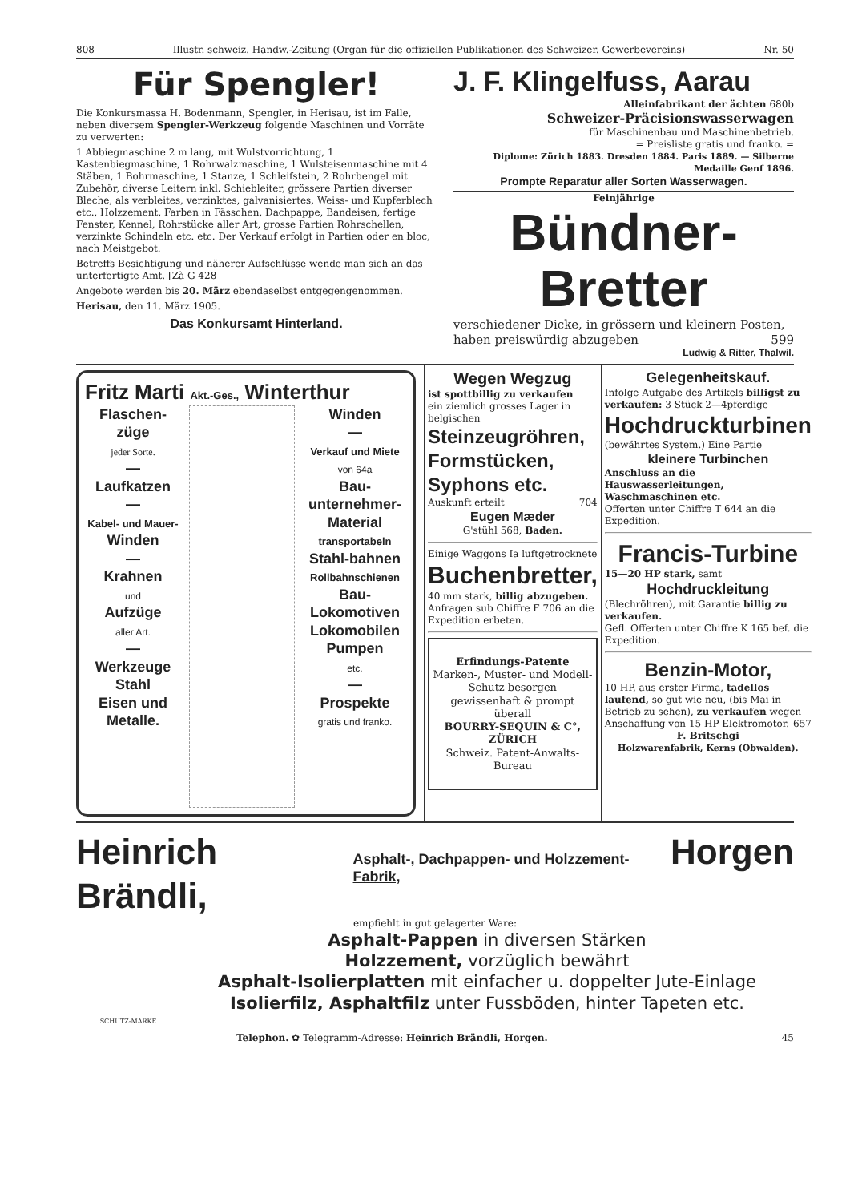808 Illustr. schweiz. Handw.-Zeitung (Organ für die offiziellen Publikationen des Schweizer. Gewerbevereins) Nr. 50
Für Spengler!
Die Konkursmassa H. Bodenmann, Spengler, in Herisau, ist im Falle, neben diversem Spengler-Werkzeug folgende Maschinen und Vorräte zu verwerten:
1 Abbiegmaschine 2 m lang, mit Wulstvorrichtung, 1 Kastenbiegmaschine, 1 Rohrwalzmaschine, 1 Wulsteisenmaschine mit 4 Stäben, 1 Bohrmaschine, 1 Stanze, 1 Schleifstein, 2 Rohrbengel mit Zubehör, diverse Leitern inkl. Schiebleiter, grössere Partien diverser Bleche, als verbleites, verzinktes, galvanisiertes, Weiss- und Kupferblech etc., Holzzement, Farben in Fässchen, Dachpappe, Bandeisen, fertige Fenster, Kennel, Rohrstücke aller Art, grosse Partien Rohrschellen, verzinkte Schindeln etc. etc. Der Verkauf erfolgt in Partien oder en bloc, nach Meistgebot.
Betreffs Besichtigung und näherer Aufschlüsse wende man sich an das unterfertigte Amt. [Zà G 428
Angebote werden bis 20. März ebendaselbst entgegengenommen.
Herisau, den 11. März 1905.
Das Konkursamt Hinterland.
J. F. Klingelfuss, Aarau
Alleinfabrikant der ächten 680b
Schweizer-Präcisionswasserwagen
für Maschinenbau und Maschinenbetrieb.
= Preisliste gratis und franko. =
Diplome: Zürich 1883. Dresden 1884. Paris 1889. — Silberne Medaille Genf 1896.
Prompte Reparatur aller Sorten Wasserwagen.
Feinjährige
Bündner-Bretter
verschiedener Dicke, in grössern und kleinern Posten, haben preiswürdig abzugeben 599
Ludwig & Ritter, Thalwil.
Fritz Marti Akt.-Ges., Winterthur
Flaschen-züge
jeder Sorte.
—
Laufkatzen
—
Kabel- und Mauer-
Winden
—
Krahnen
und
Aufzüge
aller Art.
—
Werkzeuge
Stahl
Eisen und
Metalle.
Winden
—
Verkauf und Miete
von 64a
Bau-unternehmer-Material
transportabeln
Stahl-bahnen
Rollbahnschienen
Bau-Lokomotiven
Lokomobilen
Pumpen
etc.
—
Prospekte
gratis und franko.
Wegen Wegzug
ist spottbillig zu verkaufen
ein ziemlich grosses Lager in belgischen
Steinzeugröhren, Formstücken, Syphons etc.
Auskunft erteilt 704
Eugen Mæder
G'stühl 568, Baden.
Einige Waggons Ia luftgetrocknete
Buchenbretter,
40 mm stark, billig abzugeben.
Anfragen sub Chiffre F 706 an die Expedition erbeten.
Erfindungs-Patente
Marken-, Muster- und Modell-Schutz besorgen gewissenhaft & prompt überall
BOURRY-SEQUIN & C°, ZÜRICH
Schweiz. Patent-Anwalts-Bureau
Gelegenheitskauf.
Infolge Aufgabe des Artikels billigst zu verkaufen: 3 Stück 2—4pferdige
Hochdruckturbinen
(bewährtes System.) Eine Partie
kleinere Turbinchen
Anschluss an die Hauswasserleitungen, Waschmaschinen etc.
Offerten unter Chiffre T 644 an die Expedition.
Francis-Turbine
15—20 HP stark, samt
Hochdruckleitung
(Blechröhren), mit Garantie billig zu verkaufen.
Gefl. Offerten unter Chiffre K 165 bef. die Expedition.
Benzin-Motor,
10 HP, aus erster Firma, tadellos laufend, so gut wie neu, (bis Mai in Betrieb zu sehen), zu verkaufen wegen Anschaffung von 15 HP Elektromotor. 657
F. Britschgi
Holzwarenfabrik, Kerns (Obwalden).
Heinrich Brändli, Asphalt-, Dachpappen- und Holzzement-Fabrik, Horgen
empfiehlt in gut gelagerter Ware:
SCHUTZ-MARKE
Asphalt-Pappen in diversen Stärken
Holzzement, vorzüglich bewährt
Asphalt-Isolierplatten mit einfacher u. doppelter Jute-Einlage
Isolierfilz, Asphaltfilz unter Fussböden, hinter Tapeten etc.
Telephon. ✿ Telegramm-Adresse: Heinrich Brändli, Horgen. 45